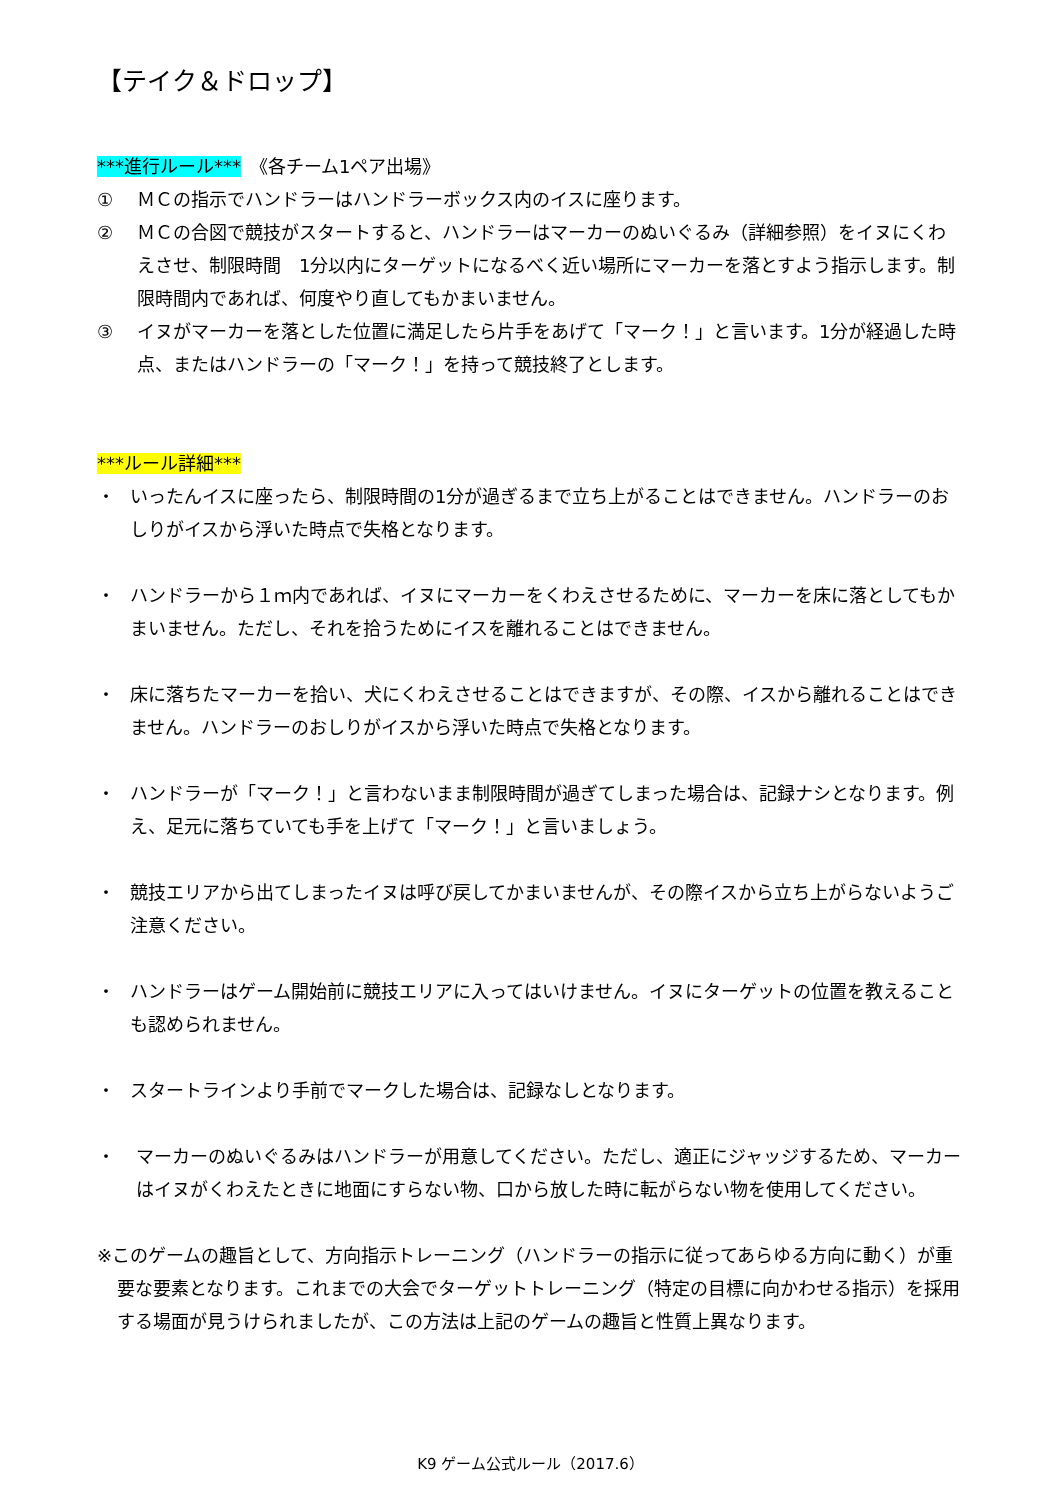【テイク＆ドロップ】
***進行ルール***　《各チーム1ペア出場》
① ＭＣの指示でハンドラーはハンドラーボックス内のイスに座ります。
② ＭＣの合図で競技がスタートすると、ハンドラーはマーカーのぬいぐるみ（詳細参照）をイヌにくわえさせ、制限時間　1分以内にターゲットになるべく近い場所にマーカーを落とすよう指示します。制限時間内であれば、何度やり直してもかまいません。
③ イヌがマーカーを落とした位置に満足したら片手をあげて「マーク！」と言います。1分が経過した時点、またはハンドラーの「マーク！」を持って競技終了とします。
***ルール詳細***
・ いったんイスに座ったら、制限時間の1分が過ぎるまで立ち上がることはできません。ハンドラーのおしりがイスから浮いた時点で失格となります。
・ ハンドラーから１ｍ内であれば、イヌにマーカーをくわえさせるために、マーカーを床に落としてもかまいません。ただし、それを拾うためにイスを離れることはできません。
・ 床に落ちたマーカーを拾い、犬にくわえさせることはできますが、その際、イスから離れることはできません。ハンドラーのおしりがイスから浮いた時点で失格となります。
・ ハンドラーが「マーク！」と言わないまま制限時間が過ぎてしまった場合は、記録ナシとなります。例え、足元に落ちていても手を上げて「マーク！」と言いましょう。
・ 競技エリアから出てしまったイヌは呼び戻してかまいませんが、その際イスから立ち上がらないようご注意ください。
・ ハンドラーはゲーム開始前に競技エリアに入ってはいけません。イヌにターゲットの位置を教えることも認められません。
・ スタートラインより手前でマークした場合は、記録なしとなります。
・ マーカーのぬいぐるみはハンドラーが用意してください。ただし、適正にジャッジするため、マーカーはイヌがくわえたときに地面にすらない物、口から放した時に転がらない物を使用してください。
※このゲームの趣旨として、方向指示トレーニング（ハンドラーの指示に従ってあらゆる方向に動く）が重要な要素となります。これまでの大会でターゲットトレーニング（特定の目標に向かわせる指示）を採用する場面が見うけられましたが、この方法は上記のゲームの趣旨と性質上異なります。
K9 ゲーム公式ルール（2017.6）